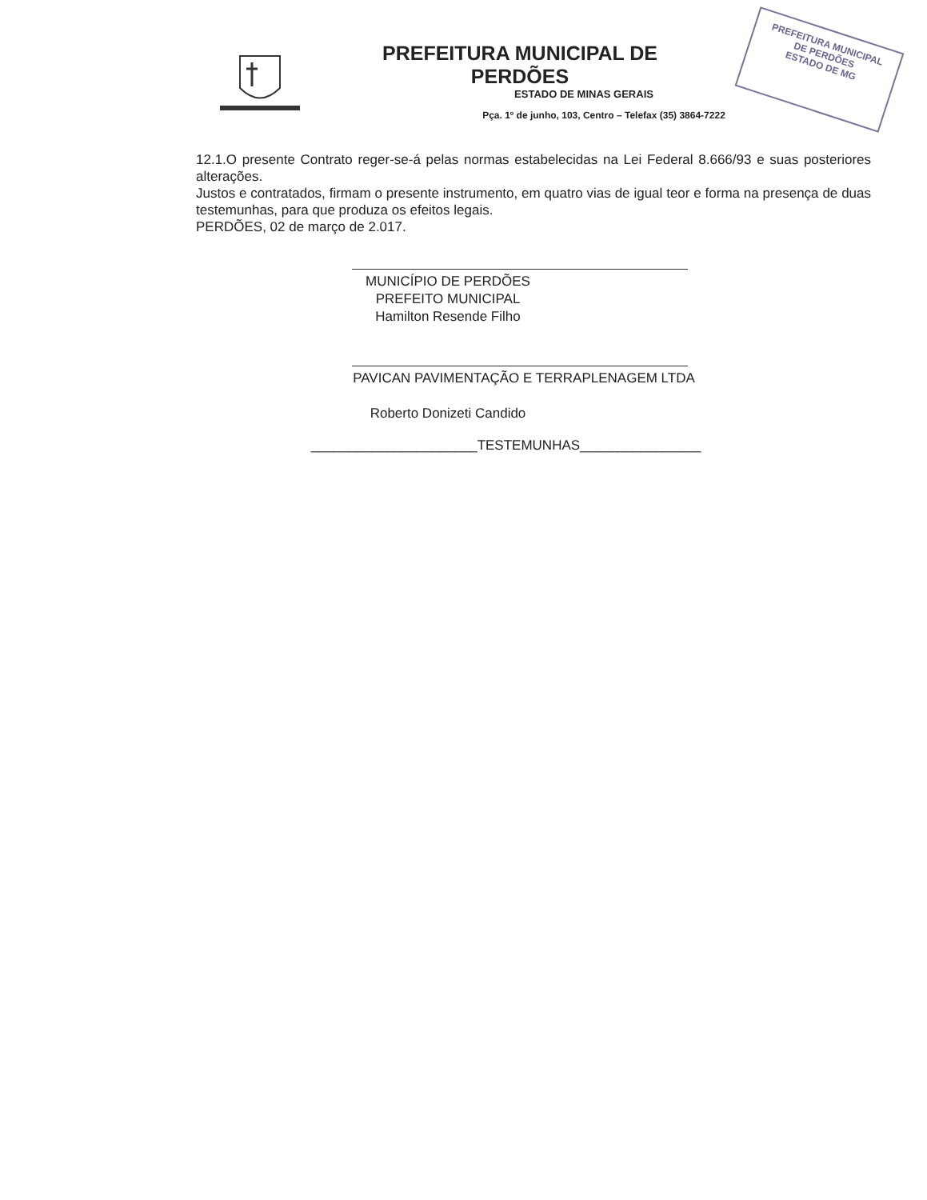PREFEITURA MUNICIPAL
DE PERDÕES
ESTADO DE MG
PREFEITURA MUNICIPAL DE PERDÕES
ESTADO DE MINAS GERAIS
Pça. 1º de junho, 103, Centro – Telefax (35) 3864-7222
12.1.O presente Contrato reger-se-á pelas normas estabelecidas na Lei Federal 8.666/93 e suas posteriores alterações.
Justos e contratados, firmam o presente instrumento, em quatro vias de igual teor e forma na presença de duas testemunhas, para que produza os efeitos legais.
PERDÕES, 02 de março de 2.017.
MUNICÍPIO DE PERDÕES
PREFEITO MUNICIPAL
Hamilton Resende Filho
PAVICAN PAVIMENTAÇÃO E TERRAPLENAGEM LTDA
Roberto Donizeti Candido
______________________TESTEMUNHAS________________